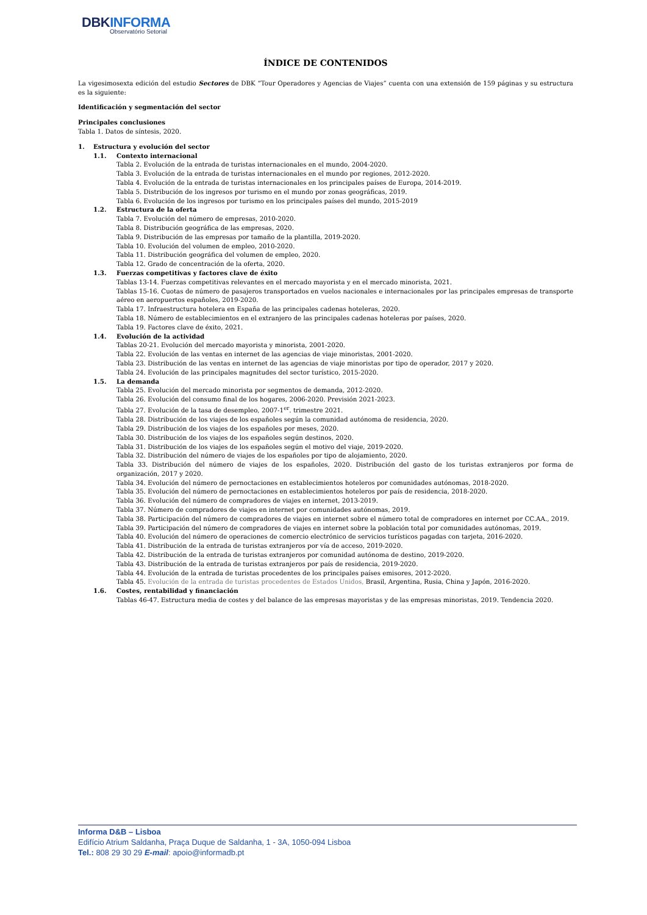DBKINFORMA
Observatório Setorial
ÍNDICE DE CONTENIDOS
La vigesimosexta edición del estudio Sectores de DBK “Tour Operadores y Agencias de Viajes” cuenta con una extensión de 159 páginas y su estructura es la siguiente:
Identificación y segmentación del sector
Principales conclusiones
Tabla 1. Datos de síntesis, 2020.
1. Estructura y evolución del sector
1.1. Contexto internacional
Tabla 2. Evolución de la entrada de turistas internacionales en el mundo, 2004-2020.
Tabla 3. Evolución de la entrada de turistas internacionales en el mundo por regiones, 2012-2020.
Tabla 4. Evolución de la entrada de turistas internacionales en los principales países de Europa, 2014-2019.
Tabla 5. Distribución de los ingresos por turismo en el mundo por zonas geográficas, 2019.
Tabla 6. Evolución de los ingresos por turismo en los principales países del mundo, 2015-2019
1.2. Estructura de la oferta
Tabla 7. Evolución del número de empresas, 2010-2020.
Tabla 8. Distribución geográfica de las empresas, 2020.
Tabla 9. Distribución de las empresas por tamaño de la plantilla, 2019-2020.
Tabla 10. Evolución del volumen de empleo, 2010-2020.
Tabla 11. Distribución geográfica del volumen de empleo, 2020.
Tabla 12. Grado de concentración de la oferta, 2020.
1.3. Fuerzas competitivas y factores clave de éxito
Tablas 13-14. Fuerzas competitivas relevantes en el mercado mayorista y en el mercado minorista, 2021.
Tablas 15-16. Cuotas de número de pasajeros transportados en vuelos nacionales e internacionales por las principales empresas de transporte aéreo en aeropuertos españoles, 2019-2020.
Tabla 17. Infraestructura hotelera en España de las principales cadenas hoteleras, 2020.
Tabla 18. Número de establecimientos en el extranjero de las principales cadenas hoteleras por países, 2020.
Tabla 19. Factores clave de éxito, 2021.
1.4. Evolución de la actividad
Tablas 20-21. Evolución del mercado mayorista y minorista, 2001-2020.
Tabla 22. Evolución de las ventas en internet de las agencias de viaje minoristas, 2001-2020.
Tabla 23. Distribución de las ventas en internet de las agencias de viaje minoristas por tipo de operador, 2017 y 2020.
Tabla 24. Evolución de las principales magnitudes del sector turístico, 2015-2020.
1.5. La demanda
Tabla 25. Evolución del mercado minorista por segmentos de demanda, 2012-2020.
Tabla 26. Evolución del consumo final de los hogares, 2006-2020. Previsión 2021-2023.
Tabla 27. Evolución de la tasa de desempleo, 2007-1<sup>er</sup>. trimestre 2021.
Tabla 28. Distribución de los viajes de los españoles según la comunidad autónoma de residencia, 2020.
Tabla 29. Distribución de los viajes de los españoles por meses, 2020.
Tabla 30. Distribución de los viajes de los españoles según destinos, 2020.
Tabla 31. Distribución de los viajes de los españoles según el motivo del viaje, 2019-2020.
Tabla 32. Distribución del número de viajes de los españoles por tipo de alojamiento, 2020.
Tabla 33. Distribución del número de viajes de los españoles, 2020. Distribución del gasto de los turistas extranjeros por forma de organización, 2017 y 2020.
Tabla 34. Evolución del número de pernoctaciones en establecimientos hoteleros por comunidades autónomas, 2018-2020.
Tabla 35. Evolución del número de pernoctaciones en establecimientos hoteleros por país de residencia, 2018-2020.
Tabla 36. Evolución del número de compradores de viajes en internet, 2013-2019.
Tabla 37. Número de compradores de viajes en internet por comunidades autónomas, 2019.
Tabla 38. Participación del número de compradores de viajes en internet sobre el número total de compradores en internet por CC.AA., 2019.
Tabla 39. Participación del número de compradores de viajes en internet sobre la población total por comunidades autónomas, 2019.
Tabla 40. Evolución del número de operaciones de comercio electrónico de servicios turísticos pagadas con tarjeta, 2016-2020.
Tabla 41. Distribución de la entrada de turistas extranjeros por vía de acceso, 2019-2020.
Tabla 42. Distribución de la entrada de turistas extranjeros por comunidad autónoma de destino, 2019-2020.
Tabla 43. Distribución de la entrada de turistas extranjeros por país de residencia, 2019-2020.
Tabla 44. Evolución de la entrada de turistas procedentes de los principales países emisores, 2012-2020.
Tabla 45. Evolución de la entrada de turistas procedentes de Estados Unidos, Brasil, Argentina, Rusia, China y Japón, 2016-2020.
1.6. Costes, rentabilidad y financiación
Tablas 46-47. Estructura media de costes y del balance de las empresas mayoristas y de las empresas minoristas, 2019. Tendencia 2020.
Informa D&B – Lisboa
Edifício Atrium Saldanha, Praça Duque de Saldanha, 1 - 3A, 1050-094 Lisboa
Tel.: 808 29 30 29 E-mail: apoio@informadb.pt